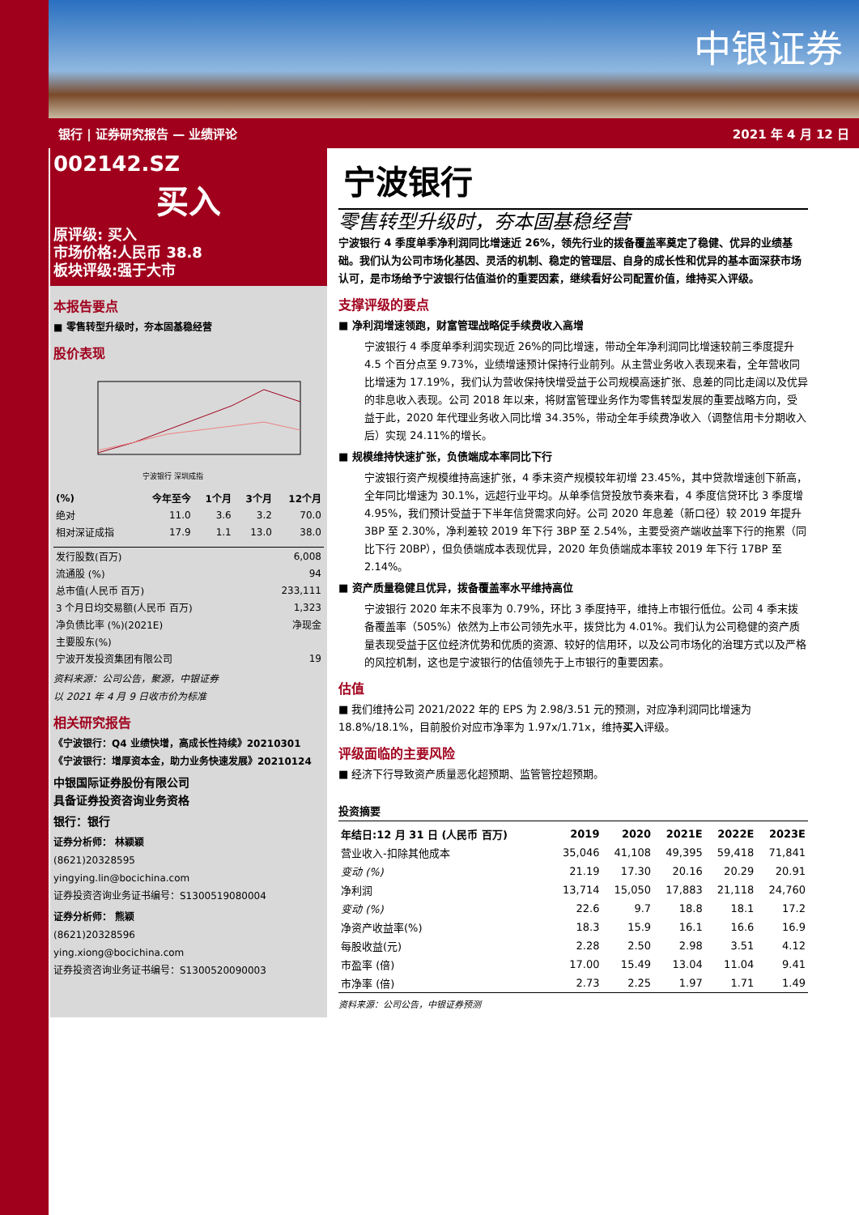中银证券
银行 | 证券研究报告 — 业绩评论 2021 年 4 月 12 日
002142.SZ
买入
原评级: 买入
市场价格:人民币 38.8
板块评级:强于大市
本报告要点
■ 零售转型升级时，夯本固基稳经营
股价表现
宁波银行 深圳成指
| (%) | 今年至今 | 1个月 | 3个月 | 12个月 |
| --- | --- | --- | --- | --- |
| 绝对 | 11.0 | 3.6 | 3.2 | 70.0 |
| 相对深证成指 | 17.9 | 1.1 | 13.0 | 38.0 |
| 发行股数(百万) | 6,008 |
| 流通股 (%) | 94 |
| 总市值(人民币 百万) | 233,111 |
| 3 个月日均交易额(人民币 百万) | 1,323 |
| 净负债比率 (%)(2021E) | 净现金 |
| 主要股东(%) | |
| 宁波开发投资集团有限公司 | 19 |
资料来源：公司公告，聚源，中银证券
以 2021 年 4 月 9 日收市价为标准
相关研究报告
《宁波银行：Q4 业绩快增，高成长性持续》20210301
《宁波银行：增厚资本金，助力业务快速发展》20210124
中银国际证券股份有限公司
具备证券投资咨询业务资格
银行：银行
证券分析师： 林颖颖
(8621)20328595
yingying.lin@bocichina.com
证券投资咨询业务证书编号：S1300519080004
证券分析师： 熊颖
(8621)20328596
ying.xiong@bocichina.com
证券投资咨询业务证书编号：S1300520090003
宁波银行
零售转型升级时，夯本固基稳经营
宁波银行 4 季度单季净利润同比增速近 26%，领先行业的拨备覆盖率奠定了稳健、优异的业绩基础。我们认为公司市场化基因、灵活的机制、稳定的管理层、自身的成长性和优异的基本面深获市场认可，是市场给予宁波银行估值溢价的重要因素，继续看好公司配置价值，维持买入评级。
支撑评级的要点
■ 净利润增速领跑，财富管理战略促手续费收入高增
宁波银行 4 季度单季利润实现近 26%的同比增速，带动全年净利润同比增速较前三季度提升 4.5 个百分点至 9.73%，业绩增速预计保持行业前列。从主营业务收入表现来看，全年营收同比增速为 17.19%，我们认为营收保持快增受益于公司规模高速扩张、息差的同比走阔以及优异的非息收入表现。公司 2018 年以来，将财富管理业务作为零售转型发展的重要战略方向，受益于此，2020 年代理业务收入同比增 34.35%，带动全年手续费净收入（调整信用卡分期收入后）实现 24.11%的增长。
■ 规模维持快速扩张，负债端成本率同比下行
宁波银行资产规模维持高速扩张，4 季末资产规模较年初增 23.45%，其中贷款增速创下新高，全年同比增速为 30.1%，远超行业平均。从单季信贷投放节奏来看，4 季度信贷环比 3 季度增 4.95%，我们预计受益于下半年信贷需求向好。公司 2020 年息差（新口径）较 2019 年提升 3BP 至 2.30%，净利差较 2019 年下行 3BP 至 2.54%，主要受资产端收益率下行的拖累（同比下行 20BP），但负债端成本表现优异，2020 年负债端成本率较 2019 年下行 17BP 至 2.14%。
■ 资产质量稳健且优异，拨备覆盖率水平维持高位
宁波银行 2020 年末不良率为 0.79%，环比 3 季度持平，维持上市银行低位。公司 4 季末拨备覆盖率（505%）依然为上市公司领先水平，拨贷比为 4.01%。我们认为公司稳健的资产质量表现受益于区位经济优势和优质的资源、较好的信用环，以及公司市场化的治理方式以及严格的风控机制，这也是宁波银行的估值领先于上市银行的重要因素。
估值
■ 我们维持公司 2021/2022 年的 EPS 为 2.98/3.51 元的预测，对应净利润同比增速为 18.8%/18.1%，目前股价对应市净率为 1.97x/1.71x，维持买入评级。
评级面临的主要风险
■ 经济下行导致资产质量恶化超预期、监管管控超预期。
投资摘要
| 年结日:12 月 31 日 (人民币 百万) | 2019 | 2020 | 2021E | 2022E | 2023E |
| --- | --- | --- | --- | --- | --- |
| 营业收入-扣除其他成本 | 35,046 | 41,108 | 49,395 | 59,418 | 71,841 |
| 变动 (%) | 21.19 | 17.30 | 20.16 | 20.29 | 20.91 |
| 净利润 | 13,714 | 15,050 | 17,883 | 21,118 | 24,760 |
| 变动 (%) | 22.6 | 9.7 | 18.8 | 18.1 | 17.2 |
| 净资产收益率(%) | 18.3 | 15.9 | 16.1 | 16.6 | 16.9 |
| 每股收益(元) | 2.28 | 2.50 | 2.98 | 3.51 | 4.12 |
| 市盈率 (倍) | 17.00 | 15.49 | 13.04 | 11.04 | 9.41 |
| 市净率 (倍) | 2.73 | 2.25 | 1.97 | 1.71 | 1.49 |
资料来源：公司公告，中银证券预测